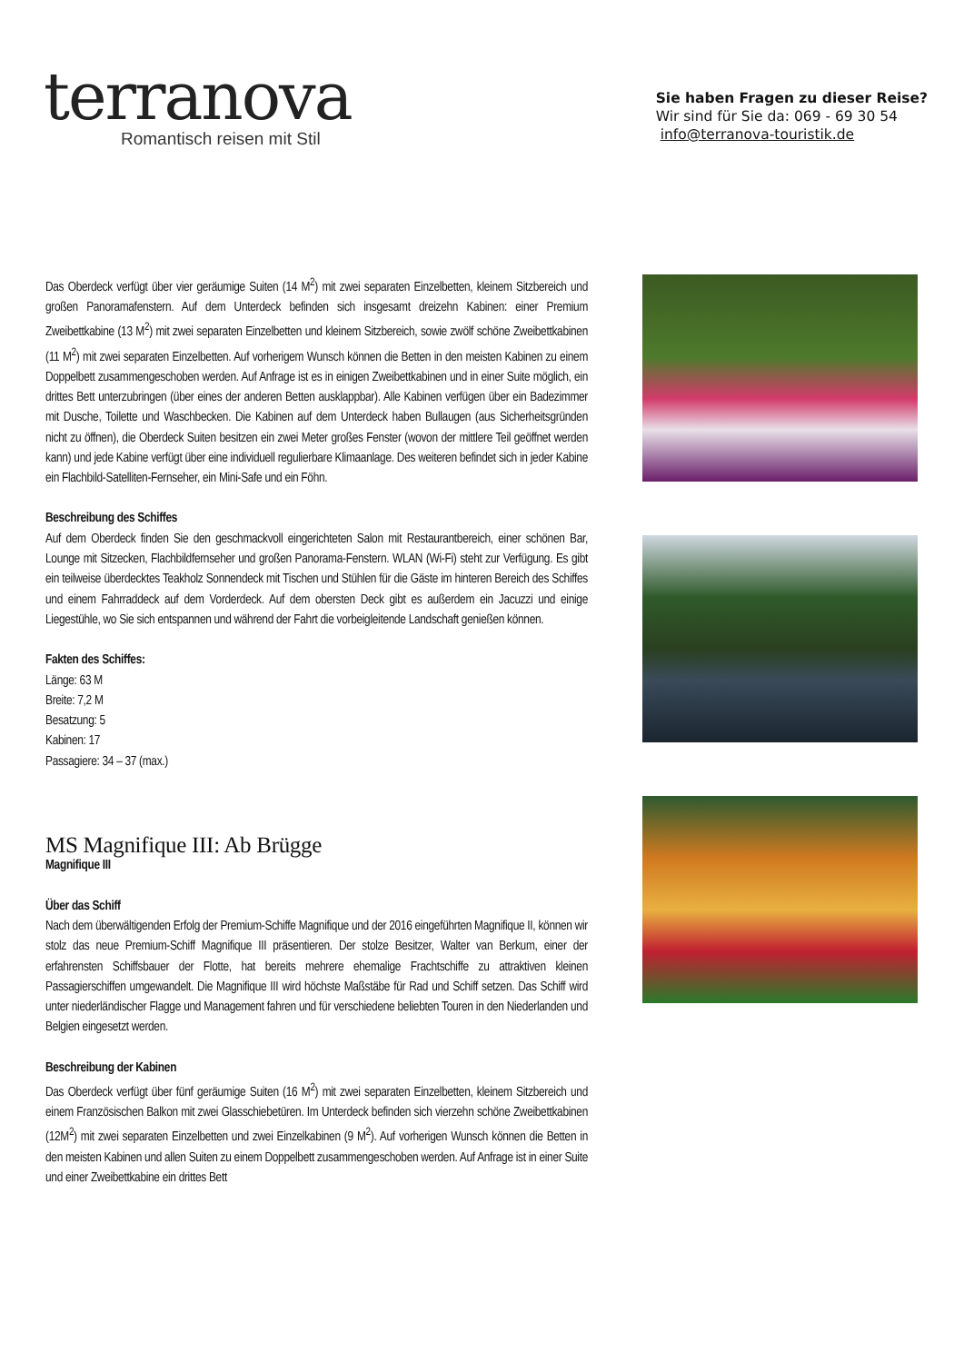terranova
Romantisch reisen mit Stil
Sie haben Fragen zu dieser Reise?
Wir sind für Sie da: 069 - 69 30 54
info@terranova-touristik.de
Das Oberdeck verfügt über vier geräumige Suiten (14 M<sup>2</sup>) mit zwei separaten Einzelbetten, kleinem Sitzbereich und großen Panoramafenstern. Auf dem Unterdeck befinden sich insgesamt dreizehn Kabinen: einer Premium Zweibettkabine (13 M<sup>2</sup>) mit zwei separaten Einzelbetten und kleinem Sitzbereich, sowie zwölf schöne Zweibettkabinen (11 M<sup>2</sup>) mit zwei separaten Einzelbetten. Auf vorherigem Wunsch können die Betten in den meisten Kabinen zu einem Doppelbett zusammengeschoben werden. Auf Anfrage ist es in einigen Zweibettkabinen und in einer Suite möglich, ein drittes Bett unterzubringen (über eines der anderen Betten ausklappbar). Alle Kabinen verfügen über ein Badezimmer mit Dusche, Toilette und Waschbecken. Die Kabinen auf dem Unterdeck haben Bullaugen (aus Sicherheitsgründen nicht zu öffnen), die Oberdeck Suiten besitzen ein zwei Meter großes Fenster (wovon der mittlere Teil geöffnet werden kann) und jede Kabine verfügt über eine individuell regulierbare Klimaanlage. Des weiteren befindet sich in jeder Kabine ein Flachbild-Satelliten-Fernseher, ein Mini-Safe und ein Föhn.
Beschreibung des Schiffes
Auf dem Oberdeck finden Sie den geschmackvoll eingerichteten Salon mit Restaurantbereich, einer schönen Bar, Lounge mit Sitzecken, Flachbildfernseher und großen Panorama-Fenstern. WLAN (Wi-Fi) steht zur Verfügung. Es gibt ein teilweise überdecktes Teakholz Sonnendeck mit Tischen und Stühlen für die Gäste im hinteren Bereich des Schiffes und einem Fahrraddeck auf dem Vorderdeck. Auf dem obersten Deck gibt es außerdem ein Jacuzzi und einige Liegestühle, wo Sie sich entspannen und während der Fahrt die vorbeigleitende Landschaft genießen können.
Fakten des Schiffes:
Länge: 63 M
Breite: 7,2 M
Besatzung: 5
Kabinen: 17
Passagiere: 34 – 37 (max.)
MS Magnifique III: Ab Brügge
Magnifique III
Über das Schiff
Nach dem überwältigenden Erfolg der Premium-Schiffe Magnifique und der 2016 eingeführten Magnifique II, können wir stolz das neue Premium-Schiff Magnifique III präsentieren. Der stolze Besitzer, Walter van Berkum, einer der erfahrensten Schiffsbauer der Flotte, hat bereits mehrere ehemalige Frachtschiffe zu attraktiven kleinen Passagierschiffen umgewandelt. Die Magnifique III wird höchste Maßstäbe für Rad und Schiff setzen. Das Schiff wird unter niederländischer Flagge und Management fahren und für verschiedene beliebten Touren in den Niederlanden und Belgien eingesetzt werden.
Beschreibung der Kabinen
Das Oberdeck verfügt über fünf geräumige Suiten (16 M<sup>2</sup>) mit zwei separaten Einzelbetten, kleinem Sitzbereich und einem Französischen Balkon mit zwei Glasschiebetüren. Im Unterdeck befinden sich vierzehn schöne Zweibettkabinen (12M<sup>2</sup>) mit zwei separaten Einzelbetten und zwei Einzelkabinen (9 M<sup>2</sup>). Auf vorherigen Wunsch können die Betten in den meisten Kabinen und allen Suiten zu einem Doppelbett zusammengeschoben werden. Auf Anfrage ist in einer Suite und einer Zweibettkabine ein drittes Bett